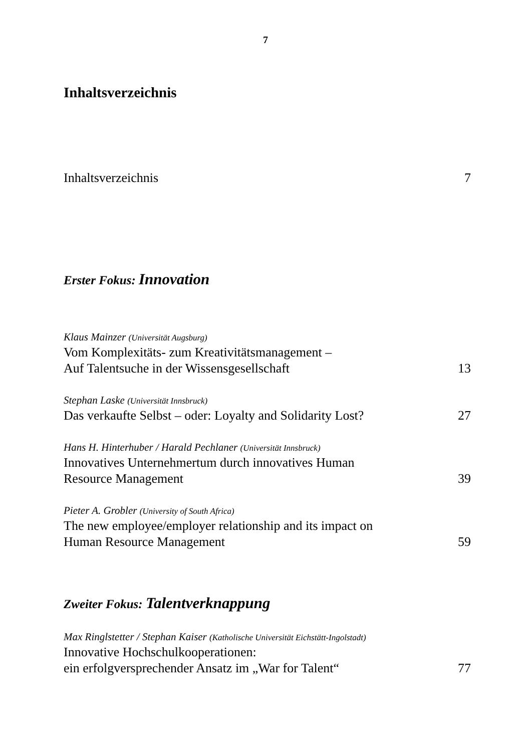7
Inhaltsverzeichnis
Inhaltsverzeichnis 7
Erster Fokus: Innovation
Klaus Mainzer (Universität Augsburg)
Vom Komplexitäts- zum Kreativitätsmanagement –
Auf Talentsuche in der Wissensgesellschaft 13
Stephan Laske (Universität Innsbruck)
Das verkaufte Selbst – oder: Loyalty and Solidarity Lost? 27
Hans H. Hinterhuber / Harald Pechlaner (Universität Innsbruck)
Innovatives Unternehmertum durch innovatives Human
Resource Management 39
Pieter A. Grobler (University of South Africa)
The new employee/employer relationship and its impact on
Human Resource Management 59
Zweiter Fokus: Talentverknappung
Max Ringlstetter / Stephan Kaiser (Katholische Universität Eichstätt-Ingolstadt)
Innovative Hochschulkooperationen:
ein erfolgversprechender Ansatz im „War for Talent“77